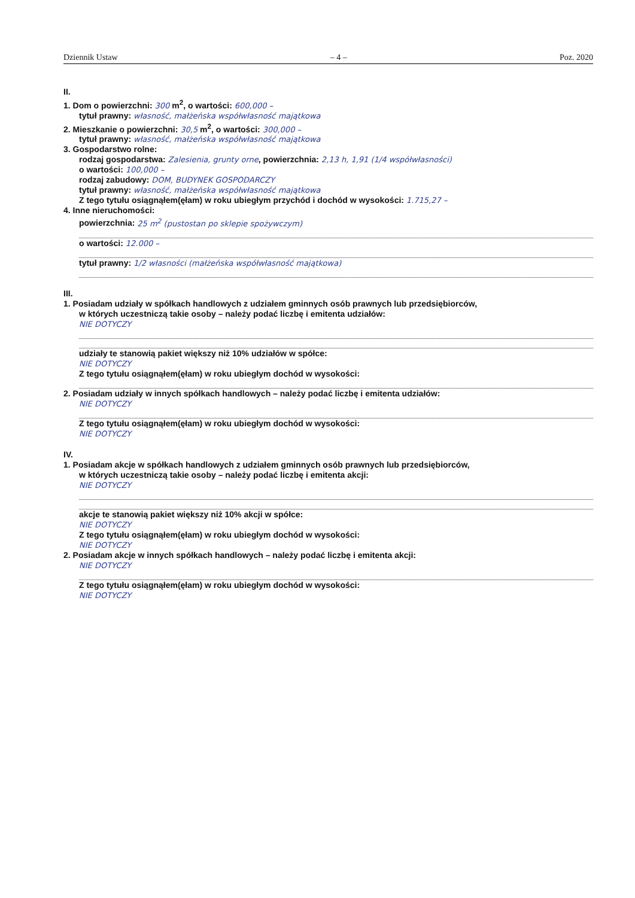Dziennik Ustaw – 4 – Poz. 2020
II.
1. Dom o powierzchni: 300 m<sup>2</sup>, o wartości: 600,000 –
tytuł prawny: własność, małżeńska współwłasność majątkowa
2. Mieszkanie o powierzchni: 30,5 m<sup>2</sup>, o wartości: 300,000 –
tytuł prawny: własność, małżeńska współwłasność majątkowa
3. Gospodarstwo rolne:
rodzaj gospodarstwa: Zalesienia, grunty orne, powierzchnia: 2,13 h, 1,91 (1/4 współwłasności)
o wartości: 100,000 –
rodzaj zabudowy: DOM, BUDYNEK GOSPODARCZY
tytuł prawny: własność, małżeńska współwłasność majątkowa
Z tego tytułu osiągnąłem(ęłam) w roku ubiegłym przychód i dochód w wysokości: 1.715,27 –
4. Inne nieruchomości:
powierzchnia: 25 m<sup>2</sup> (pustostan po sklepie spożywczym)
o wartości: 12.000 –
tytuł prawny: 1/2 własności (małżeńska współwłasność majątkowa)
III.
1. Posiadam udziały w spółkach handlowych z udziałem gminnych osób prawnych lub przedsiębiorców,
w których uczestniczą takie osoby – należy podać liczbę i emitenta udziałów:
NIE DOTYCZY
udziały te stanowią pakiet większy niż 10% udziałów w spółce:
NIE DOTYCZY
Z tego tytułu osiągnąłem(ęłam) w roku ubiegłym dochód w wysokości:
2. Posiadam udziały w innych spółkach handlowych – należy podać liczbę i emitenta udziałów:
NIE DOTYCZY
Z tego tytułu osiągnąłem(ęłam) w roku ubiegłym dochód w wysokości:
NIE DOTYCZY
IV.
1. Posiadam akcje w spółkach handlowych z udziałem gminnych osób prawnych lub przedsiębiorców,
w których uczestniczą takie osoby – należy podać liczbę i emitenta akcji:
NIE DOTYCZY
akcje te stanowią pakiet większy niż 10% akcji w spółce:
NIE DOTYCZY
Z tego tytułu osiągnąłem(ęłam) w roku ubiegłym dochód w wysokości:
NIE DOTYCZY
2. Posiadam akcje w innych spółkach handlowych – należy podać liczbę i emitenta akcji:
NIE DOTYCZY
Z tego tytułu osiągnąłem(ęłam) w roku ubiegłym dochód w wysokości:
NIE DOTYCZY